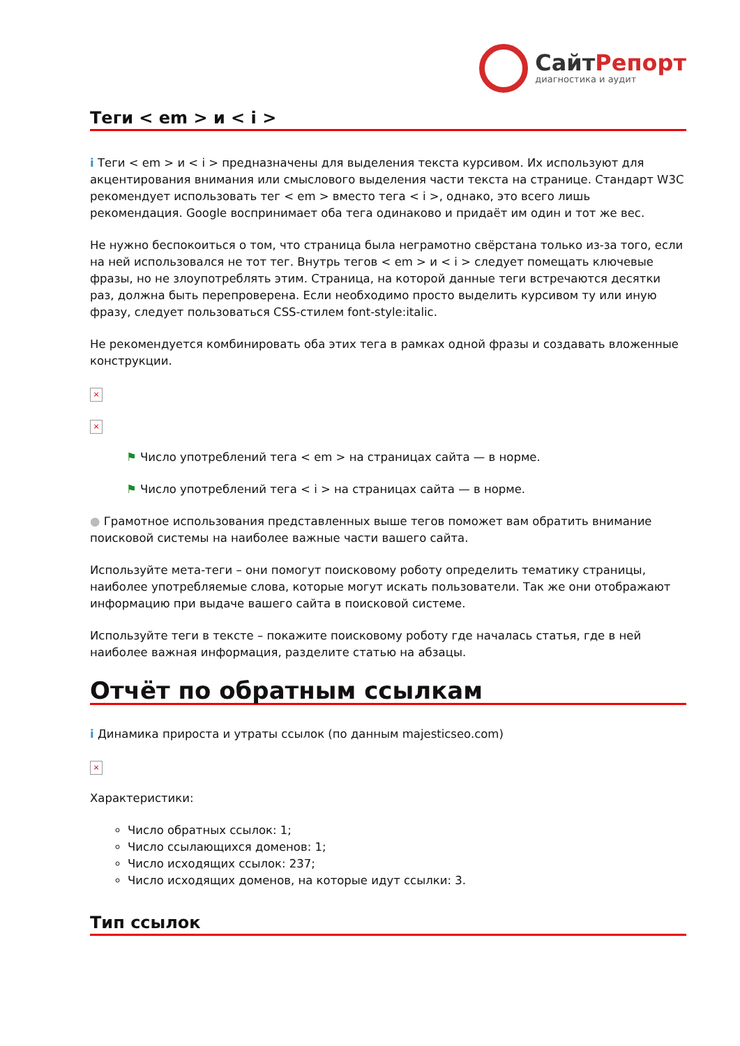СайтРепорт
диагностика и аудит
Теги < em > и < i >
i Теги < em > и < i > предназначены для выделения текста курсивом. Их используют для акцентирования внимания или смыслового выделения части текста на странице. Стандарт W3C рекомендует использовать тег < em > вместо тега < i >, однако, это всего лишь рекомендация. Google воспринимает оба тега одинаково и придаёт им один и тот же вес.
Не нужно беспокоиться о том, что страница была неграмотно свёрстана только из-за того, если на ней использовался не тот тег. Внутрь тегов < em > и < i > следует помещать ключевые фразы, но не злоупотреблять этим. Страница, на которой данные теги встречаются десятки раз, должна быть перепроверена. Если необходимо просто выделить курсивом ту или иную фразу, следует пользоваться CSS-стилем font-style:italic.
Не рекомендуется комбинировать оба этих тега в рамках одной фразы и создавать вложенные конструкции.
×
×
⚑ Число употреблений тега < em > на страницах сайта — в норме.
⚑ Число употреблений тега < i > на страницах сайта — в норме.
● Грамотное использования представленных выше тегов поможет вам обратить внимание поисковой системы на наиболее важные части вашего сайта.
Используйте мета-теги – они помогут поисковому роботу определить тематику страницы, наиболее употребляемые слова, которые могут искать пользователи. Так же они отображают информацию при выдаче вашего сайта в поисковой системе.
Используйте теги в тексте – покажите поисковому роботу где началась статья, где в ней наиболее важная информация, разделите статью на абзацы.
Отчёт по обратным ссылкам
i Динамика прироста и утраты ссылок (по данным majesticseo.com)
×
Характеристики:
Число обратных ссылок: 1;
Число ссылающихся доменов: 1;
Число исходящих ссылок: 237;
Число исходящих доменов, на которые идут ссылки: 3.
Тип ссылок